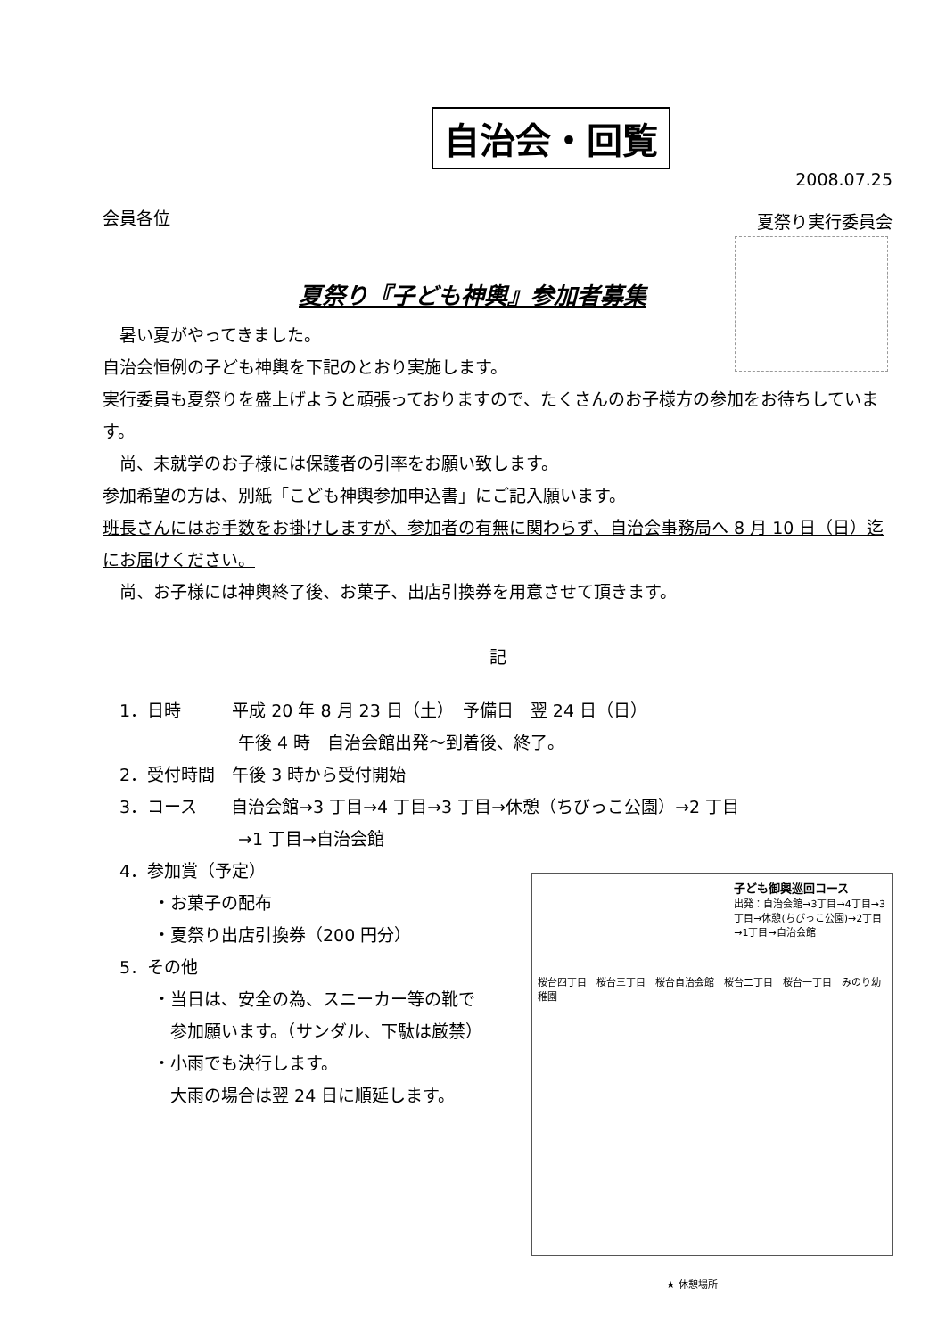自治会・回覧
会員各位
2008.07.25
夏祭り実行委員会
夏祭り『子ども神輿』参加者募集
　暑い夏がやってきました。
自治会恒例の子ども神輿を下記のとおり実施します。
実行委員も夏祭りを盛上げようと頑張っておりますので、たくさんのお子様方の参加をお待ちしています。
　尚、未就学のお子様には保護者の引率をお願い致します。
参加希望の方は、別紙「こども神輿参加申込書」にご記入願います。
班長さんにはお手数をお掛けしますが、参加者の有無に関わらず、自治会事務局へ 8 月 10 日（日）迄にお届けください。
　尚、お子様には神輿終了後、お菓子、出店引換券を用意させて頂きます。
記
　1．日時　　　平成 20 年 8 月 23 日（土）　予備日　翌 24 日（日）
　　　　　　　　午後 4 時　自治会館出発～到着後、終了。
　2．受付時間　午後 3 時から受付開始
　3．コース　　自治会館→3 丁目→4 丁目→3 丁目→休憩（ちびっこ公園）→2 丁目
　　　　　　　　→1 丁目→自治会館
　4．参加賞（予定）
　　　・お菓子の配布
　　　・夏祭り出店引換券（200 円分）
　5．その他
　　　・当日は、安全の為、スニーカー等の靴で
　　　　参加願います。（サンダル、下駄は厳禁）
　　　・小雨でも決行します。
　　　　大雨の場合は翌 24 日に順延します。
子ども御輿巡回コース
出発：自治会館→3丁目→4丁目→3丁目→休憩(ちびっこ公園)→2丁目→1丁目→自治会館
桜台四丁目　桜台三丁目　桜台自治会館　桜台二丁目　桜台一丁目　みのり幼稚園
★ 休憩場所